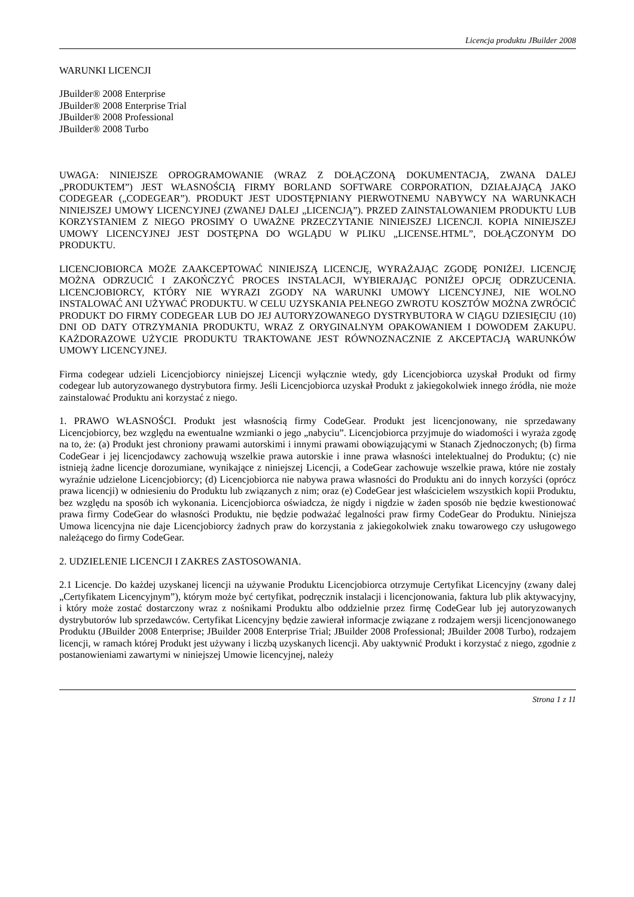Licencja produktu JBuilder 2008
WARUNKI LICENCJI
JBuilder® 2008 Enterprise
JBuilder® 2008 Enterprise Trial
JBuilder® 2008 Professional
JBuilder® 2008 Turbo
UWAGA: NINIEJSZE OPROGRAMOWANIE (WRAZ Z DOŁĄCZONĄ DOKUMENTACJĄ, ZWANA DALEJ „PRODUKTEM”) JEST WŁASNOŚCIĄ FIRMY BORLAND SOFTWARE CORPORATION, DZIAŁAJĄCĄ JAKO CODEGEAR („CODEGEAR”). PRODUKT JEST UDOSTĘPNIANY PIERWOTNEMU NABYWCY NA WARUNKACH NINIEJSZEJ UMOWY LICENCYJNEJ (ZWANEJ DALEJ „LICENCJĄ”). PRZED ZAINSTALOWANIEM PRODUKTU LUB KORZYSTANIEM Z NIEGO PROSIMY O UWAŻNE PRZECZYTANIE NINIEJSZEJ LICENCJI. KOPIA NINIEJSZEJ UMOWY LICENCYJNEJ JEST DOSTĘPNA DO WGLĄDU W PLIKU „LICENSE.HTML”, DOŁĄCZONYM DO PRODUKTU.
LICENCJOBIORCA MOŻE ZAAKCEPTOWAĆ NINIEJSZĄ LICENCJĘ, WYRAŻAJĄC ZGODĘ PONIŻEJ. LICENCJĘ MOŻNA ODRZUCIĆ I ZAKOŃCZYĆ PROCES INSTALACJI, WYBIERAJĄC PONIŻEJ OPCJĘ ODRZUCENIA. LICENCJOBIORCY, KTÓRY NIE WYRAZI ZGODY NA WARUNKI UMOWY LICENCYJNEJ, NIE WOLNO INSTALOWAĆ ANI UŻYWAĆ PRODUKTU. W CELU UZYSKANIA PEŁNEGO ZWROTU KOSZTÓW MOŻNA ZWRÓCIĆ PRODUKT DO FIRMY CODEGEAR LUB DO JEJ AUTORYZOWANEGO DYSTRYBUTORA W CIĄGU DZIESIĘCIU (10) DNI OD DATY OTRZYMANIA PRODUKTU, WRAZ Z ORYGINALNYM OPAKOWANIEM I DOWODEM ZAKUPU. KAŻDORAZOWE UŻYCIE PRODUKTU TRAKTOWANE JEST RÓWNOZNACZNIE Z AKCEPTACJĄ WARUNKÓW UMOWY LICENCYJNEJ.
Firma codegear udzieli Licencjobiorcy niniejszej Licencji wyłącznie wtedy, gdy Licencjobiorca uzyskał Produkt od firmy codegear lub autoryzowanego dystrybutora firmy. Jeśli Licencjobiorca uzyskał Produkt z jakiegokolwiek innego źródła, nie może zainstalować Produktu ani korzystać z niego.
1. PRAWO WŁASNOŚCI. Produkt jest własnością firmy CodeGear. Produkt jest licencjonowany, nie sprzedawany Licencjobiorcy, bez względu na ewentualne wzmianki o jego „nabyciu”. Licencjobiorca przyjmuje do wiadomości i wyraża zgodę na to, że: (a) Produkt jest chroniony prawami autorskimi i innymi prawami obowiązującymi w Stanach Zjednoczonych; (b) firma CodeGear i jej licencjodawcy zachowują wszelkie prawa autorskie i inne prawa własności intelektualnej do Produktu; (c) nie istnieją żadne licencje dorozumiane, wynikające z niniejszej Licencji, a CodeGear zachowuje wszelkie prawa, które nie zostały wyraźnie udzielone Licencjobiorcy; (d) Licencjobiorca nie nabywa prawa własności do Produktu ani do innych korzyści (oprócz prawa licencji) w odniesieniu do Produktu lub związanych z nim; oraz (e) CodeGear jest właścicielem wszystkich kopii Produktu, bez względu na sposób ich wykonania. Licencjobiorca oświadcza, że nigdy i nigdzie w żaden sposób nie będzie kwestionować prawa firmy CodeGear do własności Produktu, nie będzie podważać legalności praw firmy CodeGear do Produktu. Niniejsza Umowa licencyjna nie daje Licencjobiorcy żadnych praw do korzystania z jakiegokolwiek znaku towarowego czy usługowego należącego do firmy CodeGear.
2. UDZIELENIE LICENCJI I ZAKRES ZASTOSOWANIA.
2.1 Licencje. Do każdej uzyskanej licencji na używanie Produktu Licencjobiorca otrzymuje Certyfikat Licencyjny (zwany dalej „Certyfikatem Licencyjnym”), którym może być certyfikat, podręcznik instalacji i licencjonowania, faktura lub plik aktywacyjny, i który może zostać dostarczony wraz z nośnikami Produktu albo oddzielnie przez firmę CodeGear lub jej autoryzowanych dystrybutorów lub sprzedawców. Certyfikat Licencyjny będzie zawierał informacje związane z rodzajem wersji licencjonowanego Produktu (JBuilder 2008 Enterprise; JBuilder 2008 Enterprise Trial; JBuilder 2008 Professional; JBuilder 2008 Turbo), rodzajem licencji, w ramach której Produkt jest używany i liczbą uzyskanych licencji. Aby uaktywnić Produkt i korzystać z niego, zgodnie z postanowieniami zawartymi w niniejszej Umowie licencyjnej, należy
Strona 1 z 11